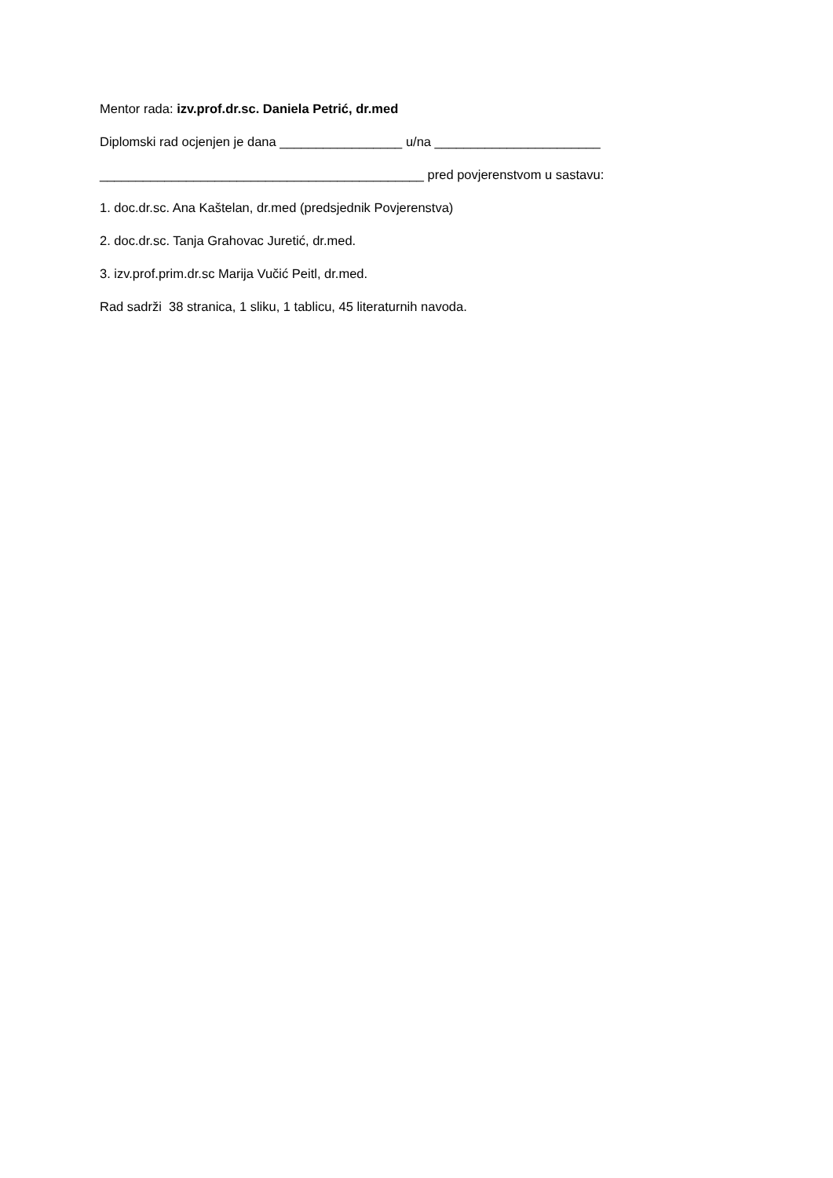Mentor rada: izv.prof.dr.sc. Daniela Petrić, dr.med
Diplomski rad ocjenjen je dana _________________ u/na _______________________
_____________________________________________ pred povjerenstvom u sastavu:
1. doc.dr.sc. Ana Kaštelan, dr.med (predsjednik Povjerenstva)
2. doc.dr.sc. Tanja Grahovac Juretić, dr.med.
3. izv.prof.prim.dr.sc Marija Vučić Peitl, dr.med.
Rad sadrži 38 stranica, 1 sliku, 1 tablicu, 45 literaturnih navoda.